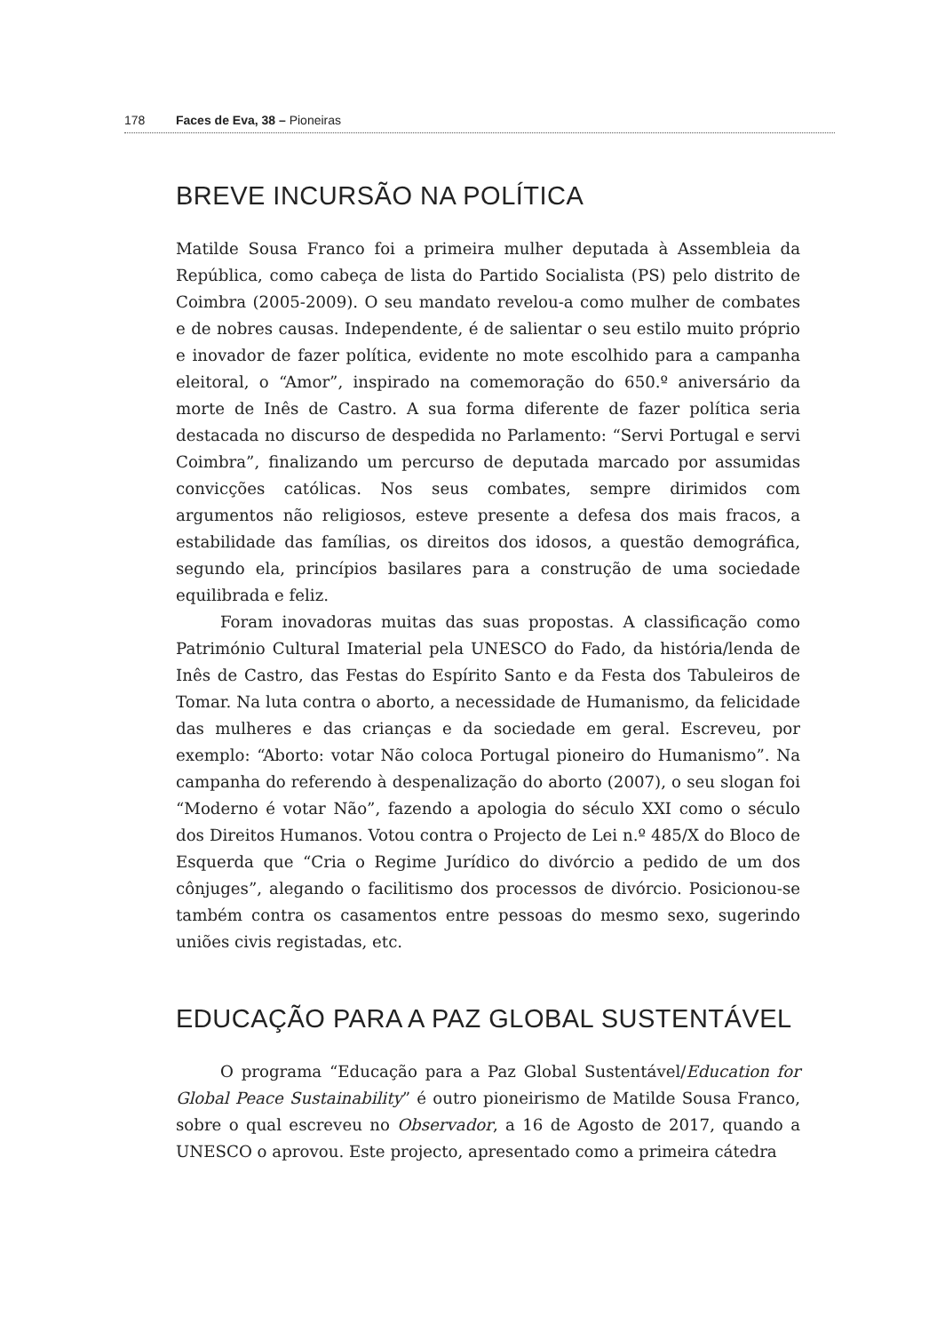178 Faces de Eva, 38 – Pioneiras
BREVE INCURSÃO NA POLÍTICA
Matilde Sousa Franco foi a primeira mulher deputada à Assembleia da República, como cabeça de lista do Partido Socialista (PS) pelo distrito de Coimbra (2005-2009). O seu mandato revelou-a como mulher de combates e de nobres causas. Independente, é de salientar o seu estilo muito próprio e inovador de fazer política, evidente no mote escolhido para a campanha eleitoral, o “Amor”, inspirado na comemoração do 650.º aniversário da morte de Inês de Castro. A sua forma diferente de fazer política seria destacada no discurso de despedida no Parlamento: “Servi Portugal e servi Coimbra”, finalizando um percurso de deputada marcado por assumidas convicções católicas. Nos seus combates, sempre dirimidos com argumentos não religiosos, esteve presente a defesa dos mais fracos, a estabilidade das famílias, os direitos dos idosos, a questão demográfica, segundo ela, princípios basilares para a construção de uma sociedade equilibrada e feliz.
Foram inovadoras muitas das suas propostas. A classificação como Património Cultural Imaterial pela UNESCO do Fado, da história/lenda de Inês de Castro, das Festas do Espírito Santo e da Festa dos Tabuleiros de Tomar. Na luta contra o aborto, a necessidade de Humanismo, da felicidade das mulheres e das crianças e da sociedade em geral. Escreveu, por exemplo: “Aborto: votar Não coloca Portugal pioneiro do Humanismo”. Na campanha do referendo à despenalização do aborto (2007), o seu slogan foi “Moderno é votar Não”, fazendo a apologia do século XXI como o século dos Direitos Humanos. Votou contra o Projecto de Lei n.º 485/X do Bloco de Esquerda que “Cria o Regime Jurídico do divórcio a pedido de um dos cônjuges”, alegando o facilitismo dos processos de divórcio. Posicionou-se também contra os casamentos entre pessoas do mesmo sexo, sugerindo uniões civis registadas, etc.
EDUCAÇÃO PARA A PAZ GLOBAL SUSTENTÁVEL
O programa “Educação para a Paz Global Sustentável/Education for Global Peace Sustainability” é outro pioneirismo de Matilde Sousa Franco, sobre o qual escreveu no Observador, a 16 de Agosto de 2017, quando a UNESCO o aprovou. Este projecto, apresentado como a primeira cátedra